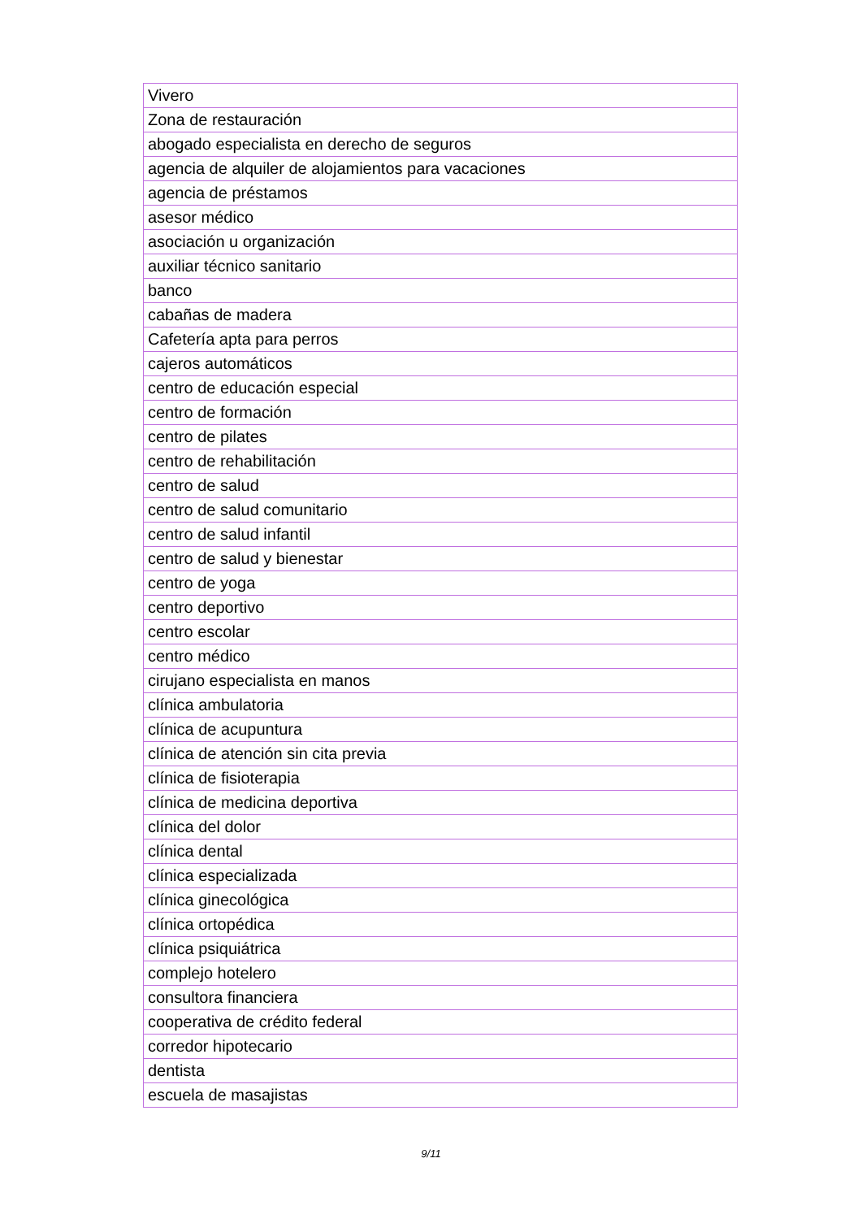| Vivero |
| Zona de restauración |
| abogado especialista en derecho de seguros |
| agencia de alquiler de alojamientos para vacaciones |
| agencia de préstamos |
| asesor médico |
| asociación u organización |
| auxiliar técnico sanitario |
| banco |
| cabañas de madera |
| Cafetería apta para perros |
| cajeros automáticos |
| centro de educación especial |
| centro de formación |
| centro de pilates |
| centro de rehabilitación |
| centro de salud |
| centro de salud comunitario |
| centro de salud infantil |
| centro de salud y bienestar |
| centro de yoga |
| centro deportivo |
| centro escolar |
| centro médico |
| cirujano especialista en manos |
| clínica ambulatoria |
| clínica de acupuntura |
| clínica de atención sin cita previa |
| clínica de fisioterapia |
| clínica de medicina deportiva |
| clínica del dolor |
| clínica dental |
| clínica especializada |
| clínica ginecológica |
| clínica ortopédica |
| clínica psiquiátrica |
| complejo hotelero |
| consultora financiera |
| cooperativa de crédito federal |
| corredor hipotecario |
| dentista |
| escuela de masajistas |
9/11